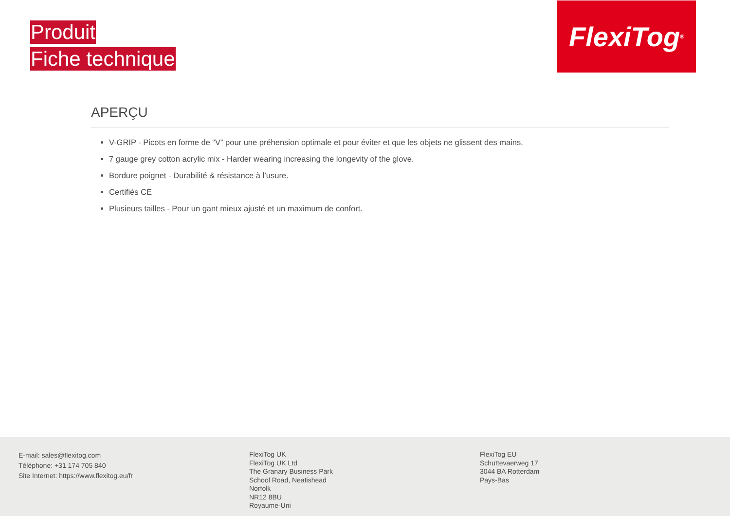Produit
Fiche technique
FlexiTog<sup>®</sup>
APERÇU
V-GRIP - Picots en forme de “V” pour une préhension optimale et pour éviter et que les objets ne glissent des mains.
7 gauge grey cotton acrylic mix - Harder wearing increasing the longevity of the glove.
Bordure poignet - Durabilité & résistance à l’usure.
Certifiés CE
Plusieurs tailles - Pour un gant mieux ajusté et un maximum de confort.
E-mail: sales@flexitog.com
Téléphone: +31 174 705 840
Site Internet: https://www.flexitog.eu/fr
FlexiTog UK
FlexiTog UK Ltd
The Granary Business Park
School Road, Neatishead
Norfolk
NR12 8BU
Royaume-Uni
FlexiTog EU
Schuttevaerweg 17
3044 BA Rotterdam
Pays-Bas